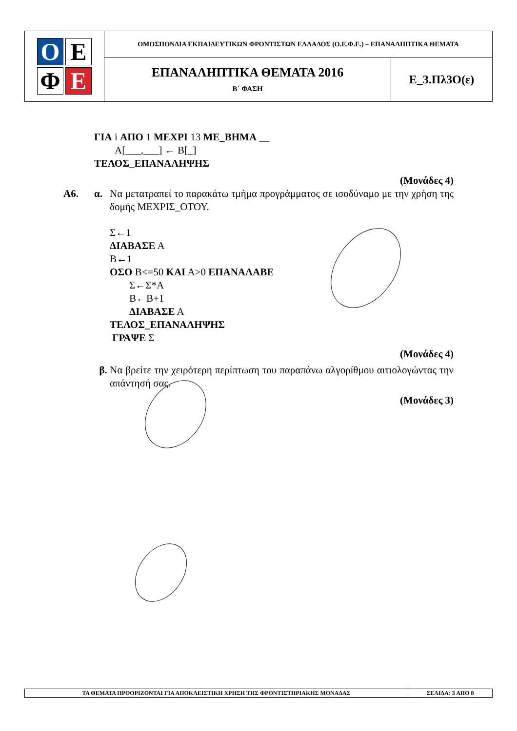| Ο Ε Φ Ε | ΟΜΟΣΠΟΝΔΙΑ ΕΚΠΑΙΔΕΥΤΙΚΩΝ ΦΡΟΝΤΙΣΤΩΝ ΕΛΛΑΔΟΣ (Ο.Ε.Φ.Ε.) – ΕΠΑΝΑΛΗΠΤΙΚΑ ΘΕΜΑΤΑ | |
| | ΕΠΑΝΑΛΗΠΤΙΚΑ ΘΕΜΑΤΑ 2016 Β΄ ΦΑΣΗ | Ε_3.Πλ3Ο(ε) |
ΓΙΑ i ΑΠΟ 1 ΜΕΧΡΙ 13 ΜΕ_ΒΗΜΑ __
Α[___,___] ← Β[_]
ΤΕΛΟΣ_ΕΠΑΝΑΛΗΨΗΣ
(Μονάδες 4)
Α6. α. Να μετατραπεί το παρακάτω τμήμα προγράμματος σε ισοδύναμο με την χρήση της δομής ΜΕΧΡΙΣ_ΟΤΟΥ.
Σ←1
ΔΙΑΒΑΣΕ Α
Β←1
ΟΣΟ Β<=50 ΚΑΙ Α>0 ΕΠΑΝΑΛΑΒΕ
Σ←Σ*Α
Β←Β+1
ΔΙΑΒΑΣΕ Α
ΤΕΛΟΣ_ΕΠΑΝΑΛΗΨΗΣ
ΓΡΑΨΕ Σ
(Μονάδες 4)
β. Να βρείτε την χειρότερη περίπτωση του παραπάνω αλγορίθμου αιτιολογώντας την απάντησή σας.
(Μονάδες 3)
| ΤΑ ΘΕΜΑΤΑ ΠΡΟΟΡΙΖΟΝΤΑΙ ΓΙΑ ΑΠΟΚΛΕΙΣΤΙΚΗ ΧΡΗΣΗ ΤΗΣ ΦΡΟΝΤΙΣΤΗΡΙΑΚΗΣ ΜΟΝΑΔΑΣ | ΣΕΛΙΔΑ: 3 ΑΠΟ 8 |